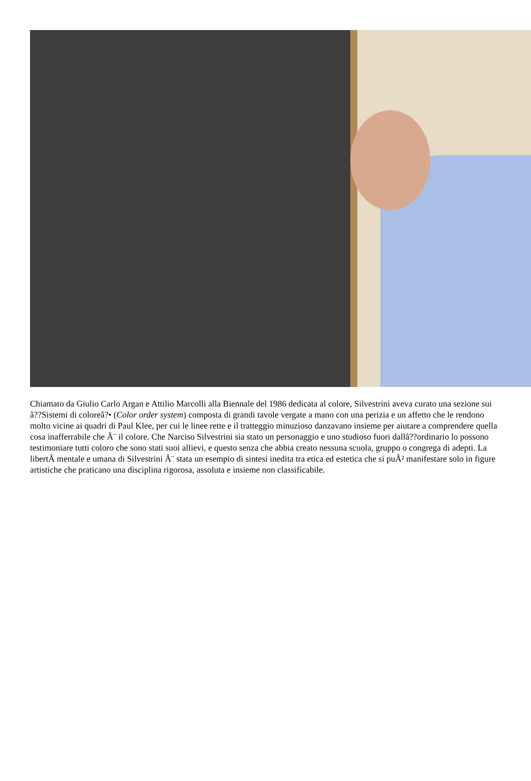Chiamato da Giulio Carlo Argan e Attilio Marcolli alla Biennale del 1986 dedicata al colore, Silvestrini aveva curato una sezione sui â??Sistemi di coloreâ?• (Color order system) composta di grandi tavole vergate a mano con una perizia e un affetto che le rendono molto vicine ai quadri di Paul Klee, per cui le linee rette e il tratteggio minuzioso danzavano insieme per aiutare a comprendere quella cosa inafferrabile che Ã¨ il colore. Che Narciso Silvestrini sia stato un personaggio e uno studioso fuori dallâ??ordinario lo possono testimoniare tutti coloro che sono stati suoi allievi, e questo senza che abbia creato nessuna scuola, gruppo o congrega di adepti. La libertÃ mentale e umana di Silvestrini Ã¨ stata un esempio di sintesi inedita tra etica ed estetica che si puÃ² manifestare solo in figure artistiche che praticano una disciplina rigorosa, assoluta e insieme non classificabile.